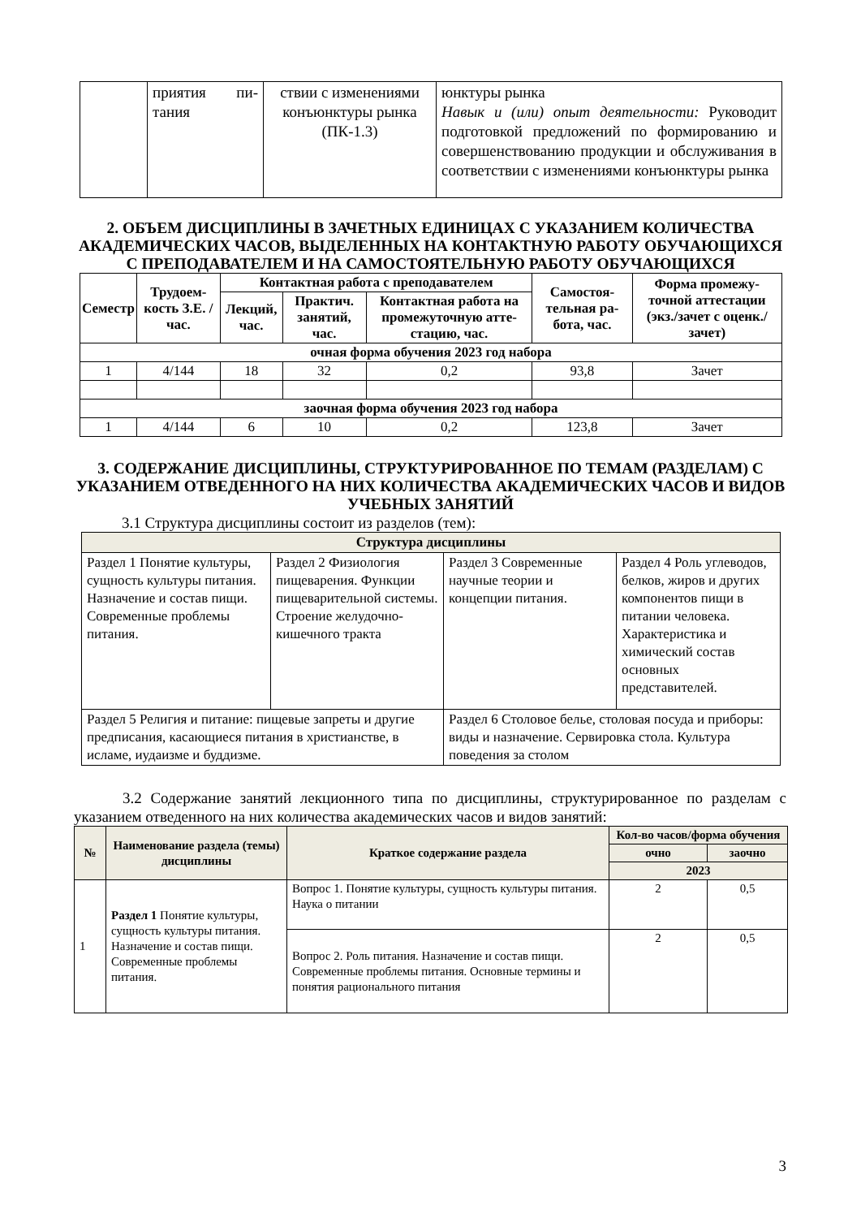| | приятия пи-тания | ствии с изменениями конъюнктуры рынка (ПК-1.3) | юнктуры рынка Навык и (или) опыт деятельности: Руководит подготовкой предложений по формированию и совершенствованию продукции и обслуживания в соответствии с изменениями конъюнктуры рынка |
2. ОБЪЕМ ДИСЦИПЛИНЫ В ЗАЧЕТНЫХ ЕДИНИЦАХ С УКАЗАНИЕМ КОЛИЧЕСТВА АКАДЕМИЧЕСКИХ ЧАСОВ, ВЫДЕЛЕННЫХ НА КОНТАКТНУЮ РАБОТУ ОБУЧАЮЩИХСЯ С ПРЕПОДАВАТЕЛЕМ И НА САМОСТОЯТЕЛЬНУЮ РАБОТУ ОБУЧАЮЩИХСЯ
| Семестр | Трудоем-кость З.Е. / час. | Контактная работа с преподавателем | | | Самостоя-тельная ра-бота, час. | Форма промежу-точной аттестации (экз./зачет с оценк./зачет) |
| --- | --- | --- | --- | --- | --- | --- |
| | | Лекций, час. | Практич. занятий, час. | Контактная работа на промежуточную атте-стацию, час. | | |
| очная форма обучения 2023 год набора | | | | | | |
| 1 | 4/144 | 18 | 32 | 0,2 | 93,8 | Зачет |
| заочная форма обучения 2023 год набора | | | | | | |
| 1 | 4/144 | 6 | 10 | 0,2 | 123,8 | Зачет |
3. СОДЕРЖАНИЕ ДИСЦИПЛИНЫ, СТРУКТУРИРОВАННОЕ ПО ТЕМАМ (РАЗДЕЛАМ) С УКАЗАНИЕМ ОТВЕДЕННОГО НА НИХ КОЛИЧЕСТВА АКАДЕМИЧЕСКИХ ЧАСОВ И ВИДОВ УЧЕБНЫХ ЗАНЯТИЙ
3.1 Структура дисциплины состоит из разделов (тем):
| Структура дисциплины | | | |
| --- | --- | --- | --- |
| Раздел 1 Понятие культуры, сущность культуры питания. Назначение и состав пищи. Современные проблемы питания. | Раздел 2 Физиология пищеварения. Функции пищеварительной системы. Строение желудочно-кишечного тракта | Раздел 3 Современные научные теории и концепции питания. | Раздел 4 Роль углеводов, белков, жиров и других компонентов пищи в питании человека. Характеристика и химический состав основных представителей. |
| Раздел 5 Религия и питание: пищевые запреты и другие предписания, касающиеся питания в христианстве, в исламе, иудаизме и буддизме. | | Раздел 6 Столовое белье, столовая посуда и приборы: виды и назначение. Сервировка стола. Культура поведения за столом | |
3.2 Содержание занятий лекционного типа по дисциплины, структурированное по разделам с указанием отведенного на них количества академических часов и видов занятий:
| № | Наименование раздела (темы) дисциплины | Краткое содержание раздела | Кол-во часов/форма обучения | |
| --- | --- | --- | --- | --- |
| | | | очно | заочно |
| | | | 2023 | |
| 1 | Раздел 1 Понятие культуры, сущность культуры питания. Назначение и состав пищи. Современные проблемы питания. | Вопрос 1. Понятие культуры, сущность культуры питания. Наука о питании | 2 | 0,5 |
| | | Вопрос 2. Роль питания. Назначение и состав пищи. Современные проблемы питания. Основные термины и понятия рационального питания | 2 | 0,5 |
3